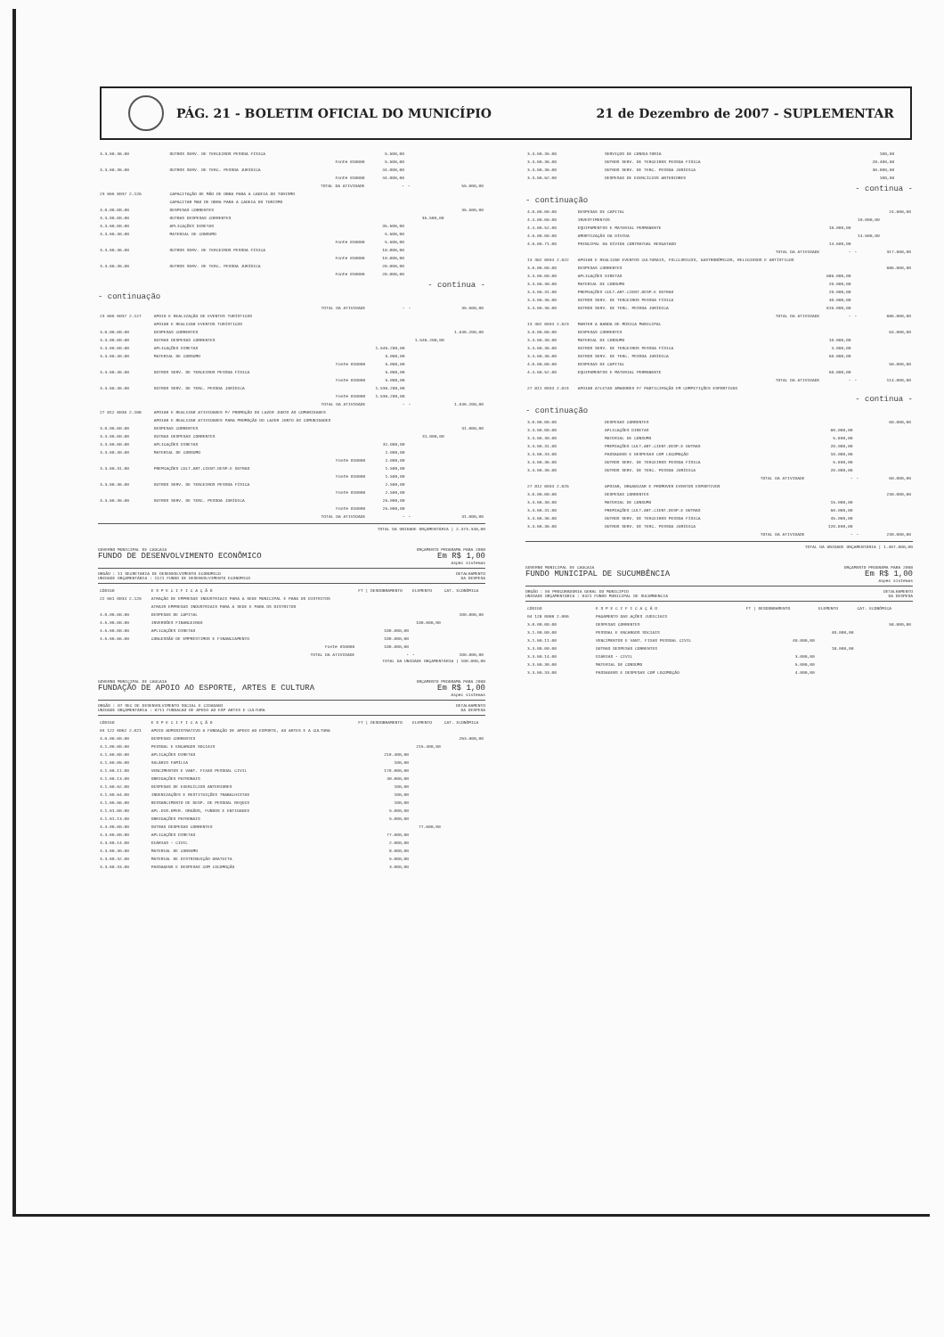PÁG. 21 - BOLETIM OFICIAL DO MUNICÍPIO
21 de Dezembro de 2007 - SUPLEMENTAR
| 3.3.90.36.00 | OUTROS SERV. DE TERCEIROS PESSOA FÍSICA | 5.500,00 | | |
| | Fonte 010000 | 5.500,00 | | |
| 3.3.90.39.00 | OUTROS SERV. DE TERC. PESSOA JURÍDICA | 44.000,00 | | |
| | Fonte 010000 | 44.000,00 | | |
| | TOTAL DA ATIVIDADE | - | - | 55.000,00 |
| 23 695 0037 2.126 | CAPACITAÇÃO DE MÃO DE OBRA PARA A CADEIA DO TURISMO | | | |
| | CAPACITAR MAO DE OBRA PARA A CADEIA DO TURISMO | | | |
| 3.0.00.00.00 | DESPESAS CORRENTES | | | 35.500,00 |
| 3.3.00.00.00 | OUTRAS DESPESAS CORRENTES | | 35.500,00 | |
| 3.3.90.00.00 | APLICAÇÕES DIRETAS | 35.500,00 | | |
| 3.3.90.30.00 | MATERIAL DE CONSUMO | 5.500,00 | | |
| | Fonte 010000 | 5.500,00 | | |
| 3.3.90.36.00 | OUTROS SERV. DE TERCEIROS PESSOA FÍSICA | 10.000,00 | | |
| | Fonte 010000 | 10.000,00 | | |
| 3.3.90.39.00 | OUTROS SERV. DE TERC. PESSOA JURÍDICA | 20.000,00 | | |
| | Fonte 010000 | 20.000,00 | | |
- continua -
- continuação
| | TOTAL DA ATIVIDADE | - | - | 35.500,00 |
| 23 695 0037 2.127 | APOIO E REALIZAÇÃO DE EVENTOS TURÍSTICOS | | | |
| | APOIAR E REALIZAR EVENTOS TURÍSTICOS | | | |
| 3.0.00.00.00 | DESPESAS CORRENTES | | | 1.549.200,00 |
| 3.3.00.00.00 | OUTRAS DESPESAS CORRENTES | | 1.549.200,00 | |
| 3.3.90.00.00 | APLICAÇÕES DIRETAS | 1.549.200,00 | | |
| 3.3.90.30.00 | MATERIAL DE CONSUMO | 5.000,00 | | |
| | Fonte 010000 | 5.000,00 | | |
| 3.3.90.36.00 | OUTROS SERV. DE TERCEIROS PESSOA FÍSICA | 5.000,00 | | |
| | Fonte 010000 | 5.000,00 | | |
| 3.3.90.39.00 | OUTROS SERV. DE TERC. PESSOA JURÍDICA | 1.539.200,00 | | |
| | Fonte 010000 | 1.539.200,00 | | |
| | TOTAL DA ATIVIDADE | - | - | 1.549.200,00 |
| 27 812 0036 2.108 | APOIAR E REALIZAR ATIVIDADES P/ PROMOÇÃO DO LAZER JUNTO ÀS COMUNIDADES | | | |
| | APOIAR E REALIZAR ATIVIDADES PARA PROMOÇÃO DO LAZER JUNTO ÀS COMUNIDADES | | | |
| 3.0.00.00.00 | DESPESAS CORRENTES | | | 31.000,00 |
| 3.3.00.00.00 | OUTRAS DESPESAS CORRENTES | | 31.000,00 | |
| 3.3.90.00.00 | APLICAÇÕES DIRETAS | 31.000,00 | | |
| 3.3.90.30.00 | MATERIAL DE CONSUMO | 2.000,00 | | |
| | Fonte 010000 | 2.000,00 | | |
| 3.3.90.31.00 | PREMIAÇÕES CULT.ART.CIENT.DESP.E OUTRAS | 1.500,00 | | |
| | Fonte 010000 | 1.500,00 | | |
| 3.3.90.36.00 | OUTROS SERV. DE TERCEIROS PESSOA FÍSICA | 2.500,00 | | |
| | Fonte 010000 | 2.500,00 | | |
| 3.3.90.39.00 | OUTROS SERV. DE TERC. PESSOA JURÍDICA | 25.000,00 | | |
| | Fonte 010000 | 25.000,00 | | |
| | TOTAL DA ATIVIDADE | - | - | 31.000,00 |
TOTAL DA UNIDADE ORÇAMENTÁRIA | 2.373.340,00
GOVERNO MUNICIPAL DE CAUCAIA ORÇAMENTO PROGRAMA PARA 2008
FUNDO DE DESENVOLVIMENTO ECONÔMICO Em R$ 1,00
Aspec sistemas
ORGÃO : 11 SECRETARIA DE DESENVOLVIMENTO ECONOMICO DETALHAMENTO
UNIDADE ORÇAMENTÁRIA : 1121 FUNDO DE DESENVOLVIMENTO ECONOMICO DA DESPESA
| CÓDIGO | E S P E C I F I C A Ç Ã O | FT / DESDOBRAMENTO | ELEMENTO | CAT. ECONÔMICA |
| --- | --- | --- | --- | --- |
| 22 661 0034 2.129 | ATRAÇÃO DE EMPRESAS INDUSTRIAIS PARA A SEDE MUNICIPAL E PARA OS DISTRITOS | | | |
| | ATRAIR EMPRESAS INDUSTRIAIS PARA A SEDE E PARA OS DISTRITOS | | | |
| 4.0.00.00.00 | DESPESAS DE CAPITAL | | | 100.000,00 |
| 4.5.00.00.00 | INVERSÕES FINANCEIRAS | | 100.000,00 | |
| 4.5.90.00.00 | APLICAÇÕES DIRETAS | 100.000,00 | | |
| 4.5.90.66.00 | CONCESSÃO DE EMPRÉSTIMOS E FINANCIAMENTO | 100.000,00 | | |
| | Fonte 010000 | 100.000,00 | | |
| | TOTAL DA ATIVIDADE | - | - | 100.000,00 |
TOTAL DA UNIDADE ORÇAMENTÁRIA | 100.000,00
GOVERNO MUNICIPAL DE CAUCAIA ORÇAMENTO PROGRAMA PARA 2008
FUNDAÇÃO DE APOIO AO ESPORTE, ARTES E CULTURA Em R$ 1,00
Aspec sistemas
ORGÃO : 07 SEC DE DESENVOLVIMENTO SOCIAL E CIDADANI DETALHAMENTO
UNIDADE ORÇAMENTÁRIA : 0711 FUNDACAO DE APOIO AO ESP ARTES E CULTURA DA DESPESA
| CÓDIGO | E S P E C I F I C A Ç Ã O | FT / DESDOBRAMENTO | ELEMENTO | CAT. ECONÔMICA |
| --- | --- | --- | --- | --- |
| 04 122 0062 2.021 | APOIO ADMINISTRATIVO A FUNDAÇÃO DE APOIO AO ESPORTE, AS ARTES E A CULTURA | | | |
| 3.0.00.00.00 | DESPESAS CORRENTES | | | 293.000,00 |
| 3.1.00.00.00 | PESSOAL E ENCARGOS SOCIAIS | | 215.400,00 | |
| 3.1.90.00.00 | APLICAÇÕES DIRETAS | 210.400,00 | | |
| 3.1.90.09.00 | SALÁRIO FAMÍLIA | 100,00 | | |
| 3.1.90.11.00 | VENCIMENTOS E VANT. FIXAS PESSOAL CIVIL | 170.000,00 | | |
| 3.1.90.13.00 | OBRIGAÇÕES PATRONAIS | 40.000,00 | | |
| 3.1.90.92.00 | DESPESAS DE EXERCÍCIOS ANTERIORES | 100,00 | | |
| 3.1.90.94.00 | INDENIZAÇÕES E RESTITUIÇÕES TRABALHISTAS | 100,00 | | |
| 3.1.90.96.00 | RESSARCIMENTO DE DESP. DE PESSOAL REQUIS | 100,00 | | |
| 3.1.91.00.00 | APL.DIR.OPER. ORGÃOS, FUNDOS E ENTIDADES | 5.000,00 | | |
| 3.1.91.13.00 | OBRIGAÇÕES PATRONAIS | 5.000,00 | | |
| 3.3.00.00.00 | OUTRAS DESPESAS CORRENTES | | 77.600,00 | |
| 3.3.90.00.00 | APLICAÇÕES DIRETAS | 77.600,00 | | |
| 3.3.90.14.00 | DIÁRIAS - CIVIL | 2.000,00 | | |
| 3.3.90.30.00 | MATERIAL DE CONSUMO | 8.000,00 | | |
| 3.3.90.32.00 | MATERIAL DE DISTRIBUIÇÃO GRATUITA | 5.000,00 | | |
| 3.3.90.33.00 | PASSAGENS E DESPESAS COM LOCOMOÇÃO | 3.000,00 | | |
| 3.3.90.35.00 | SERVIÇOS DE CONSULTORIA | 100,00 | | |
| 3.3.90.36.00 | OUTROS SERV. DE TERCEIROS PESSOA FÍSICA | 28.400,00 | | |
| 3.3.90.39.00 | OUTROS SERV. DE TERC. PESSOA JURÍDICA | 30.000,00 | | |
| 3.3.90.92.00 | DESPESAS DE EXERCÍCIOS ANTERIORES | 100,00 | | |
- continua -
- continuação
| 4.0.00.00.00 | DESPESAS DE CAPITAL | | | 24.600,00 |
| 4.4.00.00.00 | INVESTIMENTOS | | 10.000,00 | |
| 4.4.90.52.00 | EQUIPAMENTOS E MATERIAL PERMANENTE | 10.000,00 | | |
| 4.6.00.00.00 | AMORTIZAÇÃO DA DÍVIDA | | 14.600,00 | |
| 4.6.90.71.00 | PRINCIPAL DA DÍVIDA CONTRATUAL RESGATADO | 14.600,00 | | |
| | TOTAL DA ATIVIDADE | - | - | 317.600,00 |
| 13 392 0034 2.022 | APOIAR E REALIZAR EVENTOS CULTURAIS, FOLCLORICOS, GASTRONÔMICOS, RELIGIOSOS E ARTÍSTICOS | | | |
| 3.0.00.00.00 | DESPESAS CORRENTES | | | 686.000,00 |
| 3.3.90.00.00 | APLICAÇÕES DIRETAS | 686.000,00 | | |
| 3.3.90.30.00 | MATERIAL DE CONSUMO | 20.000,00 | | |
| 3.3.90.31.00 | PREMIAÇÕES CULT.ART.CIENT.DESP.E OUTRAS | 20.000,00 | | |
| 3.3.90.36.00 | OUTROS SERV. DE TERCEIROS PESSOA FÍSICA | 30.000,00 | | |
| 3.3.90.39.00 | OUTROS SERV. DE TERC. PESSOA JURÍDICA | 616.000,00 | | |
| | TOTAL DA ATIVIDADE | - | - | 686.000,00 |
| 13 392 0034 2.023 | MANTER A BANDA DE MÚSICA MUNICIPAL | | | |
| 3.0.00.00.00 | DESPESAS CORRENTES | | | 64.000,00 |
| 3.3.90.30.00 | MATERIAL DE CONSUMO | 10.000,00 | | |
| 3.3.90.36.00 | OUTROS SERV. DE TERCEIROS PESSOA FÍSICA | 4.000,00 | | |
| 3.3.90.39.00 | OUTROS SERV. DE TERC. PESSOA JURÍDICA | 50.000,00 | | |
| 4.0.00.00.00 | DESPESAS DE CAPITAL | | | 50.000,00 |
| 4.4.90.52.00 | EQUIPAMENTOS E MATERIAL PERMANENTE | 50.000,00 | | |
| | TOTAL DA ATIVIDADE | - | - | 114.000,00 |
| 27 811 0033 2.024 | APOIAR ATLETAS AMADORES P/ PARTICIPAÇÃO EM COMPETIÇÕES ESPORTIVAS | | | |
- continua -
- continuação
| 3.0.00.00.00 | DESPESAS CORRENTES | | | 60.000,00 |
| 3.3.90.00.00 | APLICAÇÕES DIRETAS | 60.000,00 | | |
| 3.3.90.30.00 | MATERIAL DE CONSUMO | 5.000,00 | | |
| 3.3.90.31.00 | PREMIAÇÕES CULT.ART.CIENT.DESP.E OUTRAS | 20.000,00 | | |
| 3.3.90.33.00 | PASSAGENS E DESPESAS COM LOCOMOÇÃO | 10.000,00 | | |
| 3.3.90.36.00 | OUTROS SERV. DE TERCEIROS PESSOA FÍSICA | 5.000,00 | | |
| 3.3.90.39.00 | OUTROS SERV. DE TERC. PESSOA JURÍDICA | 20.000,00 | | |
| | TOTAL DA ATIVIDADE | - | - | 60.000,00 |
| 27 812 0033 2.025 | APOIAR, ORGANIZAR E PROMOVER EVENTOS ESPORTIVOS | | | |
| 3.0.00.00.00 | DESPESAS CORRENTES | | | 230.000,00 |
| 3.3.90.30.00 | MATERIAL DE CONSUMO | 15.000,00 | | |
| 3.3.90.31.00 | PREMIAÇÕES CULT.ART.CIENT.DESP.E OUTRAS | 50.000,00 | | |
| 3.3.90.36.00 | OUTROS SERV. DE TERCEIROS PESSOA FÍSICA | 45.000,00 | | |
| 3.3.90.39.00 | OUTROS SERV. DE TERC. PESSOA JURÍDICA | 120.000,00 | | |
| | TOTAL DA ATIVIDADE | - | - | 230.000,00 |
TOTAL DA UNIDADE ORÇAMENTÁRIA | 1.407.600,00
GOVERNO MUNICIPAL DE CAUCAIA ORÇAMENTO PROGRAMA PARA 2008
FUNDO MUNICIPAL DE SUCUMBÊNCIA Em R$ 1,00
Aspec sistemas
ORGÃO : 04 PROCURADORIA GERAL DO MUNICIPIO DETALHAMENTO
UNIDADE ORÇAMENTÁRIA : 0421 FUNDO MUNICIPAL DE SUCUMBENCIA DA DESPESA
| CÓDIGO | E S P E C I F I C A Ç Ã O | FT / DESDOBRAMENTO | ELEMENTO | CAT. ECONÔMICA |
| --- | --- | --- | --- | --- |
| 04 128 0008 2.006 | PAGAMENTO DAS AÇÕES JUDICIAIS | | | |
| 3.0.00.00.00 | DESPESAS CORRENTES | | | 58.000,00 |
| 3.1.00.00.00 | PESSOAL E ENCARGOS SOCIAIS | | 40.000,00 | |
| 3.1.90.11.00 | VENCIMENTOS E VANT. FIXAS PESSOAL CIVIL | 40.000,00 | | |
| 3.3.00.00.00 | OUTRAS DESPESAS CORRENTES | | 18.000,00 | |
| 3.3.90.14.00 | DIÁRIAS - CIVIL | 3.000,00 | | |
| 3.3.90.30.00 | MATERIAL DE CONSUMO | 5.000,00 | | |
| 3.3.90.33.00 | PASSAGENS E DESPESAS COM LOCOMOÇÃO | 4.000,00 | | |